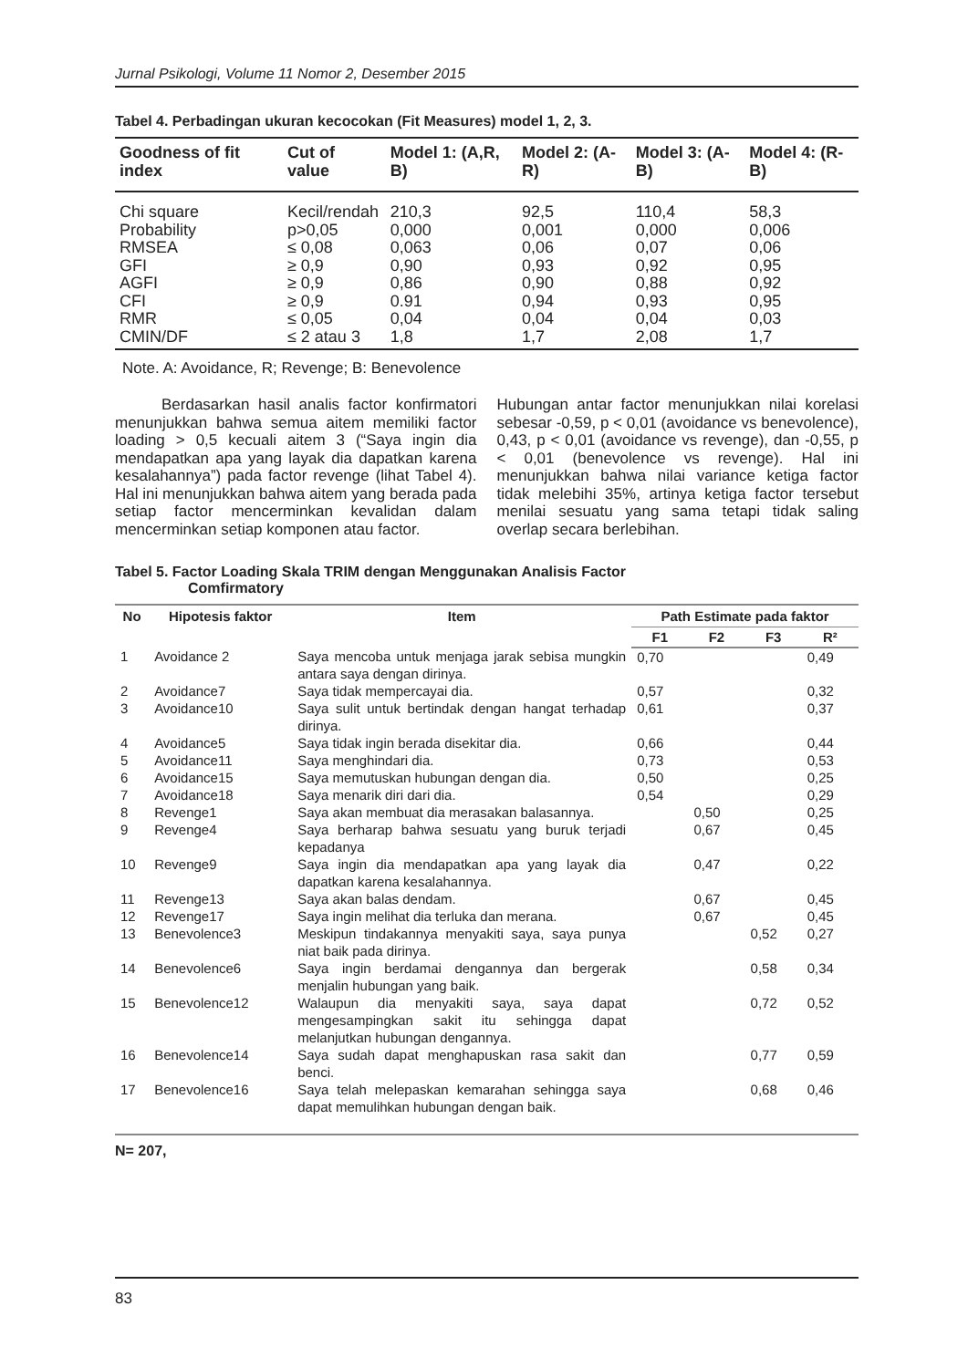Jurnal Psikologi, Volume 11 Nomor 2, Desember 2015
Tabel 4. Perbadingan ukuran kecocokan (Fit Measures) model 1, 2, 3.
| Goodness of fit index | Cut of value | Model 1: (A,R, B) | Model 2: (A-R) | Model 3: (A-B) | Model 4: (R-B) |
| --- | --- | --- | --- | --- | --- |
| Chi square | Kecil/rendah | 210,3 | 92,5 | 110,4 | 58,3 |
| Probability | p>0,05 | 0,000 | 0,001 | 0,000 | 0,006 |
| RMSEA | ≤ 0,08 | 0,063 | 0,06 | 0,07 | 0,06 |
| GFI | ≥ 0,9 | 0,90 | 0,93 | 0,92 | 0,95 |
| AGFI | ≥ 0,9 | 0,86 | 0,90 | 0,88 | 0,92 |
| CFI | ≥ 0,9 | 0.91 | 0,94 | 0,93 | 0,95 |
| RMR | ≤ 0,05 | 0,04 | 0,04 | 0,04 | 0,03 |
| CMIN/DF | ≤ 2 atau 3 | 1,8 | 1,7 | 2,08 | 1,7 |
Note. A: Avoidance, R; Revenge; B: Benevolence
   Berdasarkan hasil analis factor konfirmatori menunjukkan bahwa semua aitem memiliki factor loading > 0,5 kecuali aitem 3 (“Saya ingin dia mendapatkan apa yang layak dia dapatkan karena kesalahannya”) pada factor revenge (lihat Tabel 4). Hal ini menunjukkan bahwa aitem yang berada pada setiap factor mencerminkan kevalidan dalam mencerminkan setiap komponen atau factor.
Hubungan antar factor menunjukkan nilai korelasi sebesar -0,59, p < 0,01 (avoidance vs benevolence), 0,43, p < 0,01 (avoidance vs revenge), dan -0,55, p < 0,01 (benevolence vs revenge). Hal ini menunjukkan bahwa nilai variance ketiga factor tidak melebihi 35%, artinya ketiga factor tersebut menilai sesuatu yang sama tetapi tidak saling overlap secara berlebihan.
Tabel 5. Factor Loading Skala TRIM dengan Menggunakan Analisis Factor
     Comfirmatory
| No | Hipotesis faktor | Item | Path Estimate pada faktor | | | |
| --- | --- | --- | --- | --- | --- | --- |
| | | | F1 | F2 | F3 | R² |
| 1 | Avoidance 2 | Saya mencoba untuk menjaga jarak sebisa mungkin antara saya dengan dirinya. | 0,70 | | | 0,49 |
| 2 | Avoidance7 | Saya tidak mempercayai dia. | 0,57 | | | 0,32 |
| 3 | Avoidance10 | Saya sulit untuk bertindak dengan hangat terhadap dirinya. | 0,61 | | | 0,37 |
| 4 | Avoidance5 | Saya tidak ingin berada disekitar dia. | 0,66 | | | 0,44 |
| 5 | Avoidance11 | Saya menghindari dia. | 0,73 | | | 0,53 |
| 6 | Avoidance15 | Saya memutuskan hubungan dengan dia. | 0,50 | | | 0,25 |
| 7 | Avoidance18 | Saya menarik diri dari dia. | 0,54 | | | 0,29 |
| 8 | Revenge1 | Saya akan membuat dia merasakan balasannya. | | 0,50 | | 0,25 |
| 9 | Revenge4 | Saya berharap bahwa sesuatu yang buruk terjadi kepadanya | | 0,67 | | 0,45 |
| 10 | Revenge9 | Saya ingin dia mendapatkan apa yang layak dia dapatkan karena kesalahannya. | | 0,47 | | 0,22 |
| 11 | Revenge13 | Saya akan balas dendam. | | 0,67 | | 0,45 |
| 12 | Revenge17 | Saya ingin melihat dia terluka dan merana. | | 0,67 | | 0,45 |
| 13 | Benevolence3 | Meskipun tindakannya menyakiti saya, saya punya niat baik pada dirinya. | | | 0,52 | 0,27 |
| 14 | Benevolence6 | Saya ingin berdamai dengannya dan bergerak menjalin hubungan yang baik. | | | 0,58 | 0,34 |
| 15 | Benevolence12 | Walaupun dia menyakiti saya, saya dapat mengesampingkan sakit itu sehingga dapat melanjutkan hubungan dengannya. | | | 0,72 | 0,52 |
| 16 | Benevolence14 | Saya sudah dapat menghapuskan rasa sakit dan benci. | | | 0,77 | 0,59 |
| 17 | Benevolence16 | Saya telah melepaskan kemarahan sehingga saya dapat memulihkan hubungan dengan baik. | | | 0,68 | 0,46 |
N= 207,
83